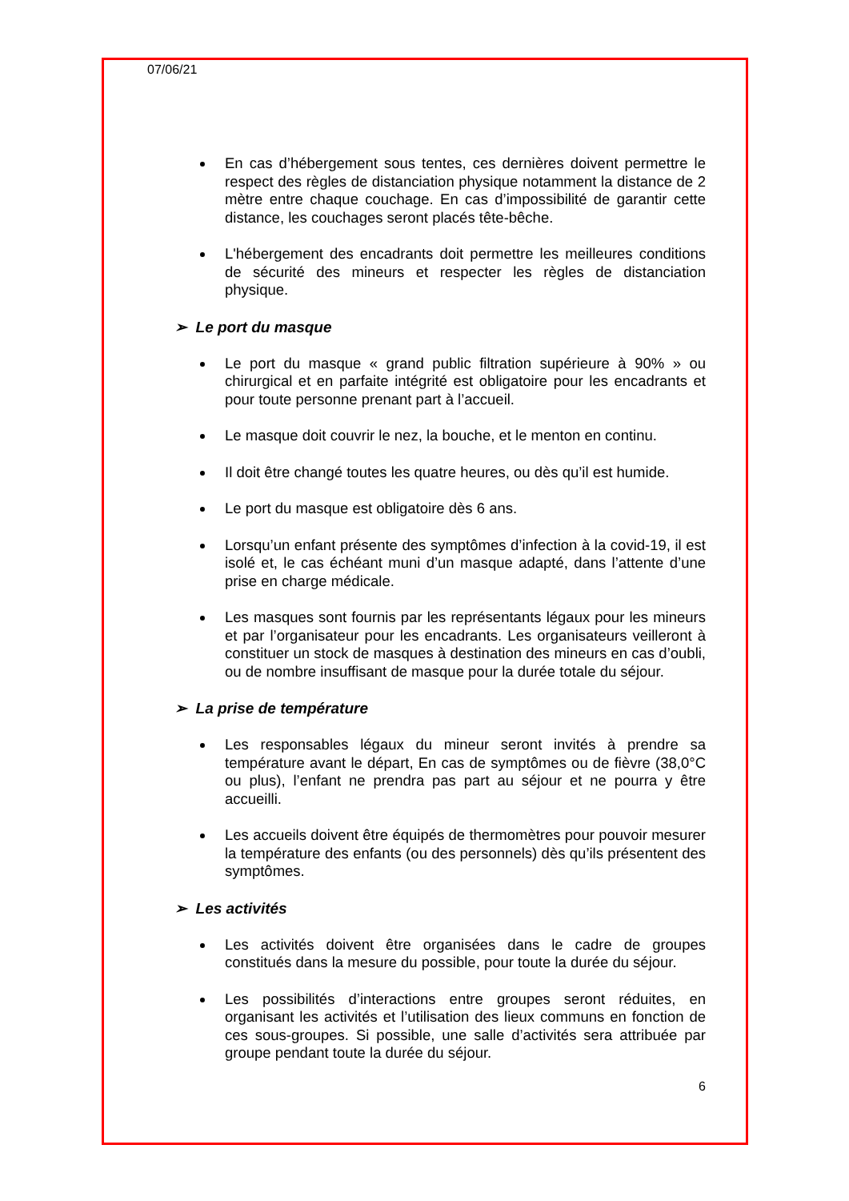07/06/21
En cas d’hébergement sous tentes, ces dernières doivent permettre le respect des règles de distanciation physique notamment la distance de 2 mètre entre chaque couchage. En cas d’impossibilité de garantir cette distance, les couchages seront placés tête-bêche.
L'hébergement des encadrants doit permettre les meilleures conditions de sécurité des mineurs et respecter les règles de distanciation physique.
➢ Le port du masque
Le port du masque « grand public filtration supérieure à 90% » ou chirurgical et en parfaite intégrité est obligatoire pour les encadrants et pour toute personne prenant part à l’accueil.
Le masque doit couvrir le nez, la bouche, et le menton en continu.
Il doit être changé toutes les quatre heures, ou dès qu’il est humide.
Le port du masque est obligatoire dès 6 ans.
Lorsqu’un enfant présente des symptômes d’infection à la covid-19, il est isolé et, le cas échéant muni d’un masque adapté, dans l’attente d’une prise en charge médicale.
Les masques sont fournis par les représentants légaux pour les mineurs et par l’organisateur pour les encadrants. Les organisateurs veilleront à constituer un stock de masques à destination des mineurs en cas d’oubli, ou de nombre insuffisant de masque pour la durée totale du séjour.
➢ La prise de température
Les responsables légaux du mineur seront invités à prendre sa température avant le départ, En cas de symptômes ou de fièvre (38,0°C ou plus), l’enfant ne prendra pas part au séjour et ne pourra y être accueilli.
Les accueils doivent être équipés de thermomètres pour pouvoir mesurer la température des enfants (ou des personnels) dès qu’ils présentent des symptômes.
➢ Les activités
Les activités doivent être organisées dans le cadre de groupes constitués dans la mesure du possible, pour toute la durée du séjour.
Les possibilités d’interactions entre groupes seront réduites, en organisant les activités et l’utilisation des lieux communs en fonction de ces sous-groupes. Si possible, une salle d’activités sera attribuée par groupe pendant toute la durée du séjour.
6